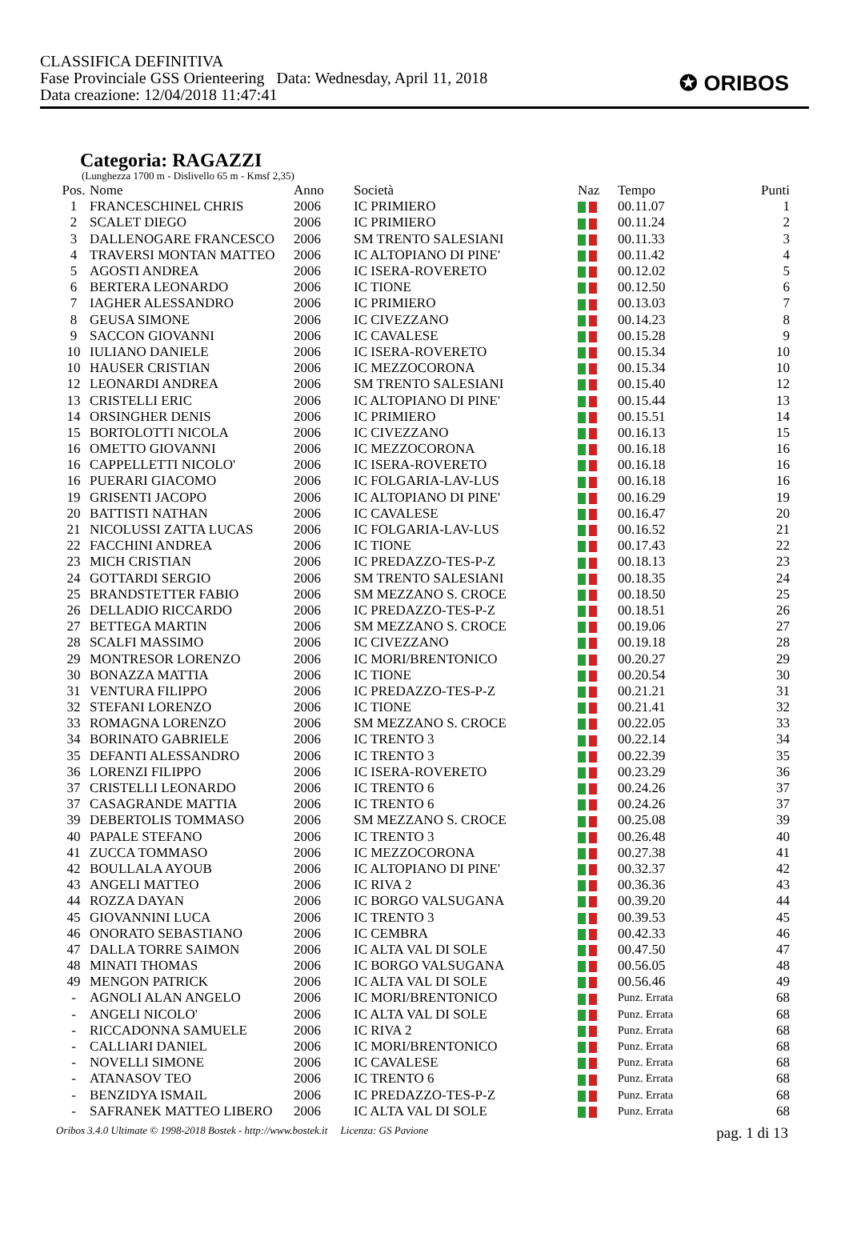CLASSIFICA DEFINITIVA
Fase Provinciale GSS Orienteering Data: Wednesday, April 11, 2018
Data creazione: 12/04/2018 11:47:41
✪ ORIBOS
Categoria: RAGAZZI
(Lunghezza 1700 m - Dislivello 65 m - Kmsf 2,35)
| Pos. | Nome | Anno | Società | Naz | Tempo | Punti |
| --- | --- | --- | --- | --- | --- | --- |
| 1 | FRANCESCHINEL CHRIS | 2006 | IC PRIMIERO | | 00.11.07 | 1 |
| 2 | SCALET DIEGO | 2006 | IC PRIMIERO | | 00.11.24 | 2 |
| 3 | DALLENOGARE FRANCESCO | 2006 | SM TRENTO SALESIANI | | 00.11.33 | 3 |
| 4 | TRAVERSI MONTAN MATTEO | 2006 | IC ALTOPIANO DI PINE' | | 00.11.42 | 4 |
| 5 | AGOSTI ANDREA | 2006 | IC ISERA-ROVERETO | | 00.12.02 | 5 |
| 6 | BERTERA LEONARDO | 2006 | IC TIONE | | 00.12.50 | 6 |
| 7 | IAGHER ALESSANDRO | 2006 | IC PRIMIERO | | 00.13.03 | 7 |
| 8 | GEUSA SIMONE | 2006 | IC CIVEZZANO | | 00.14.23 | 8 |
| 9 | SACCON GIOVANNI | 2006 | IC CAVALESE | | 00.15.28 | 9 |
| 10 | IULIANO DANIELE | 2006 | IC ISERA-ROVERETO | | 00.15.34 | 10 |
| 10 | HAUSER CRISTIAN | 2006 | IC MEZZOCORONA | | 00.15.34 | 10 |
| 12 | LEONARDI ANDREA | 2006 | SM TRENTO SALESIANI | | 00.15.40 | 12 |
| 13 | CRISTELLI ERIC | 2006 | IC ALTOPIANO DI PINE' | | 00.15.44 | 13 |
| 14 | ORSINGHER DENIS | 2006 | IC PRIMIERO | | 00.15.51 | 14 |
| 15 | BORTOLOTTI NICOLA | 2006 | IC CIVEZZANO | | 00.16.13 | 15 |
| 16 | OMETTO GIOVANNI | 2006 | IC MEZZOCORONA | | 00.16.18 | 16 |
| 16 | CAPPELLETTI NICOLO' | 2006 | IC ISERA-ROVERETO | | 00.16.18 | 16 |
| 16 | PUERARI GIACOMO | 2006 | IC FOLGARIA-LAV-LUS | | 00.16.18 | 16 |
| 19 | GRISENTI JACOPO | 2006 | IC ALTOPIANO DI PINE' | | 00.16.29 | 19 |
| 20 | BATTISTI NATHAN | 2006 | IC CAVALESE | | 00.16.47 | 20 |
| 21 | NICOLUSSI ZATTA LUCAS | 2006 | IC FOLGARIA-LAV-LUS | | 00.16.52 | 21 |
| 22 | FACCHINI ANDREA | 2006 | IC TIONE | | 00.17.43 | 22 |
| 23 | MICH CRISTIAN | 2006 | IC PREDAZZO-TES-P-Z | | 00.18.13 | 23 |
| 24 | GOTTARDI SERGIO | 2006 | SM TRENTO SALESIANI | | 00.18.35 | 24 |
| 25 | BRANDSTETTER FABIO | 2006 | SM MEZZANO S. CROCE | | 00.18.50 | 25 |
| 26 | DELLADIO RICCARDO | 2006 | IC PREDAZZO-TES-P-Z | | 00.18.51 | 26 |
| 27 | BETTEGA MARTIN | 2006 | SM MEZZANO S. CROCE | | 00.19.06 | 27 |
| 28 | SCALFI MASSIMO | 2006 | IC CIVEZZANO | | 00.19.18 | 28 |
| 29 | MONTRESOR LORENZO | 2006 | IC MORI/BRENTONICO | | 00.20.27 | 29 |
| 30 | BONAZZA MATTIA | 2006 | IC TIONE | | 00.20.54 | 30 |
| 31 | VENTURA FILIPPO | 2006 | IC PREDAZZO-TES-P-Z | | 00.21.21 | 31 |
| 32 | STEFANI LORENZO | 2006 | IC TIONE | | 00.21.41 | 32 |
| 33 | ROMAGNA LORENZO | 2006 | SM MEZZANO S. CROCE | | 00.22.05 | 33 |
| 34 | BORINATO GABRIELE | 2006 | IC TRENTO 3 | | 00.22.14 | 34 |
| 35 | DEFANTI ALESSANDRO | 2006 | IC TRENTO 3 | | 00.22.39 | 35 |
| 36 | LORENZI FILIPPO | 2006 | IC ISERA-ROVERETO | | 00.23.29 | 36 |
| 37 | CRISTELLI LEONARDO | 2006 | IC TRENTO 6 | | 00.24.26 | 37 |
| 37 | CASAGRANDE MATTIA | 2006 | IC TRENTO 6 | | 00.24.26 | 37 |
| 39 | DEBERTOLIS TOMMASO | 2006 | SM MEZZANO S. CROCE | | 00.25.08 | 39 |
| 40 | PAPALE STEFANO | 2006 | IC TRENTO 3 | | 00.26.48 | 40 |
| 41 | ZUCCA TOMMASO | 2006 | IC MEZZOCORONA | | 00.27.38 | 41 |
| 42 | BOULLALA AYOUB | 2006 | IC ALTOPIANO DI PINE' | | 00.32.37 | 42 |
| 43 | ANGELI MATTEO | 2006 | IC RIVA 2 | | 00.36.36 | 43 |
| 44 | ROZZA DAYAN | 2006 | IC BORGO VALSUGANA | | 00.39.20 | 44 |
| 45 | GIOVANNINI LUCA | 2006 | IC TRENTO 3 | | 00.39.53 | 45 |
| 46 | ONORATO SEBASTIANO | 2006 | IC CEMBRA | | 00.42.33 | 46 |
| 47 | DALLA TORRE SAIMON | 2006 | IC ALTA VAL DI SOLE | | 00.47.50 | 47 |
| 48 | MINATI THOMAS | 2006 | IC BORGO VALSUGANA | | 00.56.05 | 48 |
| 49 | MENGON PATRICK | 2006 | IC ALTA VAL DI SOLE | | 00.56.46 | 49 |
| - | AGNOLI ALAN ANGELO | 2006 | IC MORI/BRENTONICO | | Punz. Errata | 68 |
| - | ANGELI NICOLO' | 2006 | IC ALTA VAL DI SOLE | | Punz. Errata | 68 |
| - | RICCADONNA SAMUELE | 2006 | IC RIVA 2 | | Punz. Errata | 68 |
| - | CALLIARI DANIEL | 2006 | IC MORI/BRENTONICO | | Punz. Errata | 68 |
| - | NOVELLI SIMONE | 2006 | IC CAVALESE | | Punz. Errata | 68 |
| - | ATANASOV TEO | 2006 | IC TRENTO 6 | | Punz. Errata | 68 |
| - | BENZIDYA ISMAIL | 2006 | IC PREDAZZO-TES-P-Z | | Punz. Errata | 68 |
| - | SAFRANEK MATTEO LIBERO | 2006 | IC ALTA VAL DI SOLE | | Punz. Errata | 68 |
Oribos 3.4.0 Ultimate © 1998-2018 Bostek - http://www.bostek.it Licenza: GS Pavione pag. 1 di 13